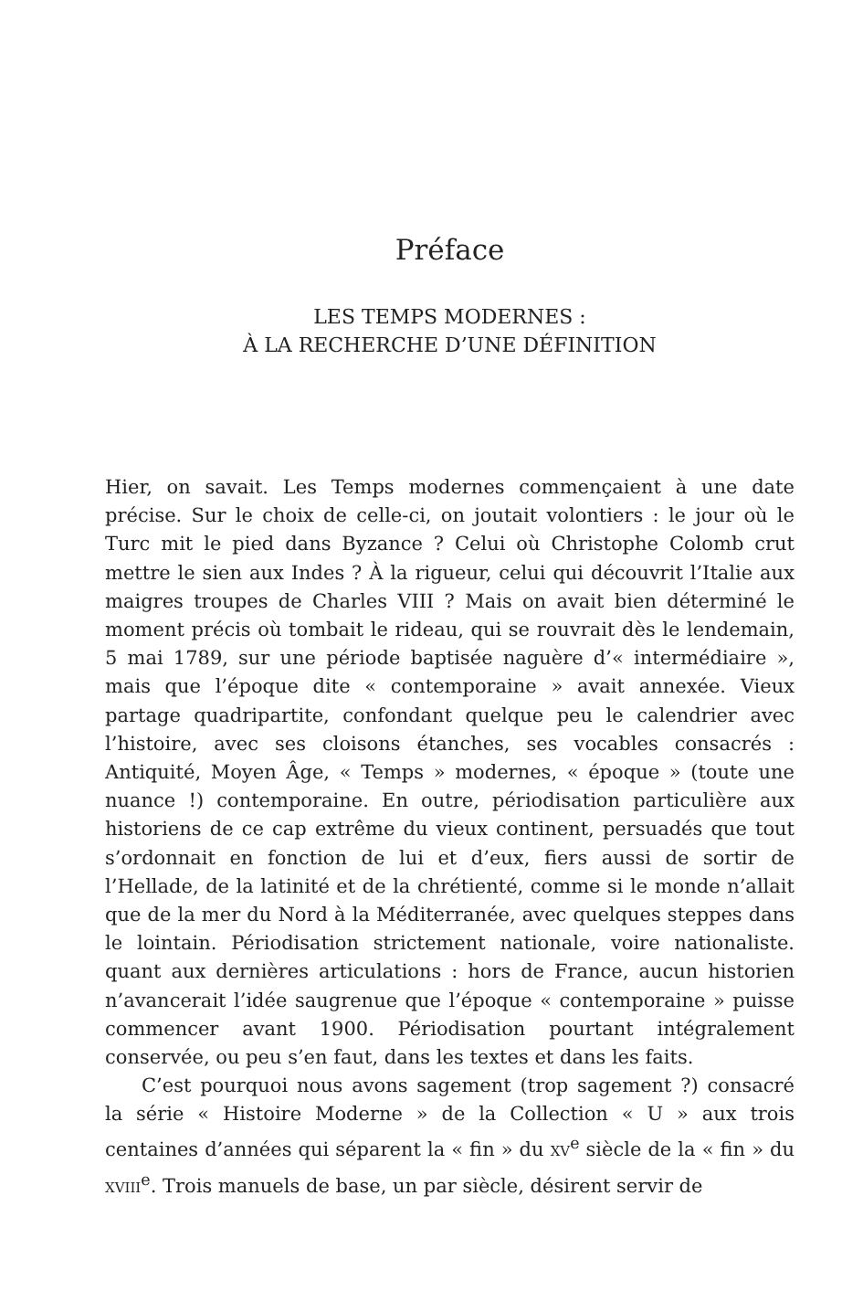Préface
LES TEMPS MODERNES :
À LA RECHERCHE D’UNE DÉFINITION
Hier, on savait. Les Temps modernes commençaient à une date précise. Sur le choix de celle-ci, on joutait volontiers : le jour où le Turc mit le pied dans Byzance ? Celui où Christophe Colomb crut mettre le sien aux Indes ? À la rigueur, celui qui découvrit l’Italie aux maigres troupes de Charles VIII ? Mais on avait bien déterminé le moment précis où tombait le rideau, qui se rouvrait dès le lendemain, 5 mai 1789, sur une période baptisée naguère d’« intermédiaire », mais que l’époque dite « contemporaine » avait annexée. Vieux partage quadripartite, confondant quelque peu le calendrier avec l’histoire, avec ses cloisons étanches, ses vocables consacrés : Antiquité, Moyen Âge, « Temps » modernes, « époque » (toute une nuance !) contemporaine. En outre, périodisation particulière aux historiens de ce cap extrême du vieux continent, persuadés que tout s’ordonnait en fonction de lui et d’eux, fiers aussi de sortir de l’Hellade, de la latinité et de la chrétienté, comme si le monde n’allait que de la mer du Nord à la Méditerranée, avec quelques steppes dans le lointain. Périodisation strictement nationale, voire nationaliste. quant aux dernières articulations : hors de France, aucun historien n’avancerait l’idée saugrenue que l’époque « contemporaine » puisse commencer avant 1900. Périodisation pourtant intégralement conservée, ou peu s’en faut, dans les textes et dans les faits.
C’est pourquoi nous avons sagement (trop sagement ?) consacré la série « Histoire Moderne » de la Collection « U » aux trois centaines d’années qui séparent la « fin » du XV<sup>e</sup> siècle de la « fin » du XVIII<sup>e</sup>. Trois manuels de base, un par siècle, désirent servir de